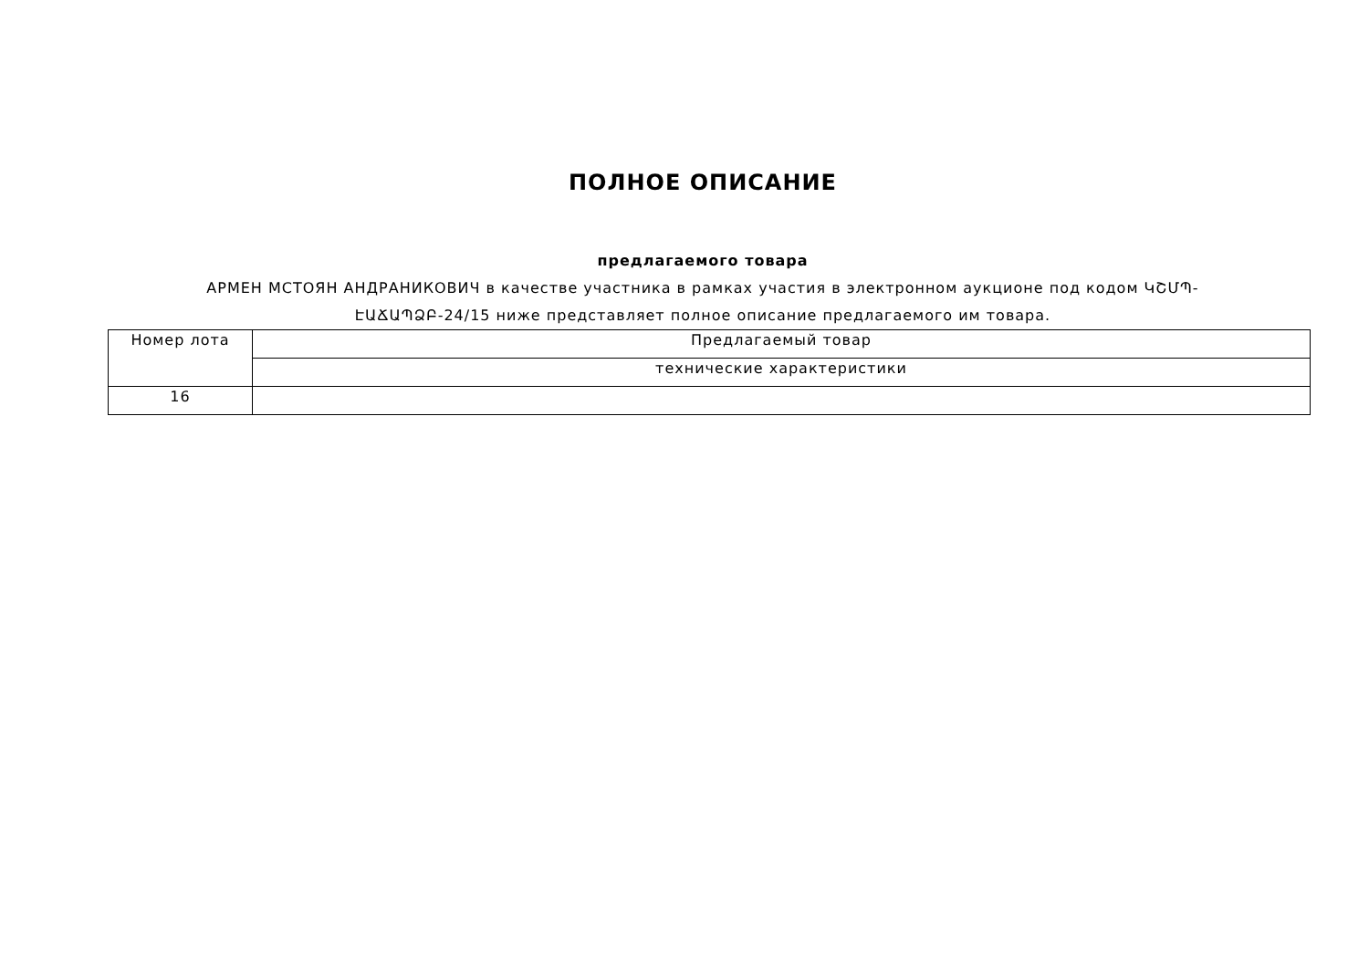ПОЛНОЕ ОПИСАНИЕ
предлагаемого товара
АРМЕН МСТОЯН АНДРАНИКОВИЧ в качестве участника в рамках участия в электронном аукционе под кодом ԿՇՄՊ-ԷԱՃԱՊՁԲ-24/15 ниже представляет полное описание предлагаемого им товара.
| Номер лота | Предлагаемый товар |
| --- | --- |
| | технические характеристики |
| 16 | |